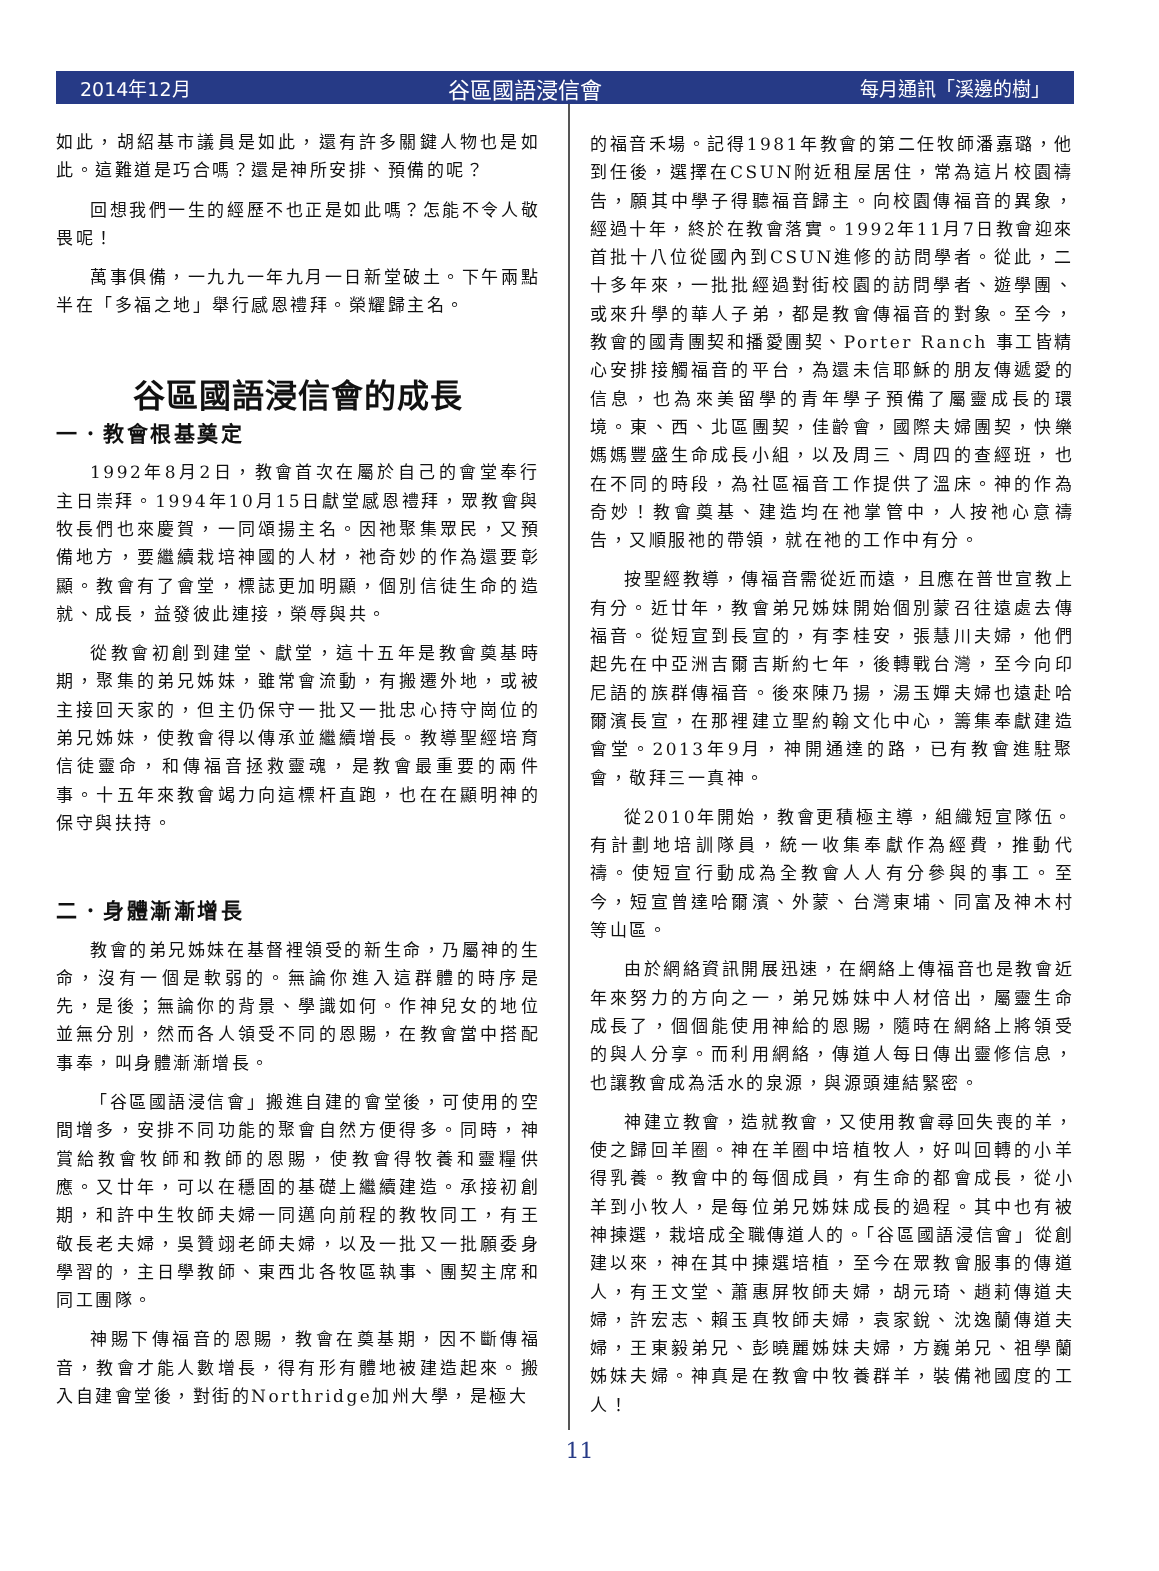2014年12月 谷區國語浸信會 每月通訊「溪邊的樹」
如此，胡紹基市議員是如此，還有許多關鍵人物也是如此。這難道是巧合嗎？還是神所安排、預備的呢？
回想我們一生的經歷不也正是如此嗎？怎能不令人敬畏呢！
萬事俱備，一九九一年九月一日新堂破土。下午兩點半在「多福之地」舉行感恩禮拜。榮耀歸主名。
谷區國語浸信會的成長
一．教會根基奠定
1992年8月2日，教會首次在屬於自己的會堂奉行主日崇拜。1994年10月15日獻堂感恩禮拜，眾教會與牧長們也來慶賀，一同頌揚主名。因祂聚集眾民，又預備地方，要繼續栽培神國的人材，祂奇妙的作為還要彰顯。教會有了會堂，標誌更加明顯，個別信徒生命的造就、成長，益發彼此連接，榮辱與共。
從教會初創到建堂、獻堂，這十五年是教會奠基時期，聚集的弟兄姊妹，雖常會流動，有搬遷外地，或被主接回天家的，但主仍保守一批又一批忠心持守崗位的弟兄姊妹，使教會得以傳承並繼續增長。教導聖經培育信徒靈命，和傳福音拯救靈魂，是教會最重要的兩件事。十五年來教會竭力向這標杆直跑，也在在顯明神的保守與扶持。
二．身體漸漸增長
教會的弟兄姊妹在基督裡領受的新生命，乃屬神的生命，沒有一個是軟弱的。無論你進入這群體的時序是先，是後；無論你的背景、學識如何。作神兒女的地位並無分別，然而各人領受不同的恩賜，在教會當中搭配事奉，叫身體漸漸增長。
「谷區國語浸信會」搬進自建的會堂後，可使用的空間增多，安排不同功能的聚會自然方便得多。同時，神賞給教會牧師和教師的恩賜，使教會得牧養和靈糧供應。又廿年，可以在穩固的基礎上繼續建造。承接初創期，和許中生牧師夫婦一同邁向前程的教牧同工，有王敬長老夫婦，吳贊翊老師夫婦，以及一批又一批願委身學習的，主日學教師、東西北各牧區執事、團契主席和同工團隊。
神賜下傳福音的恩賜，教會在奠基期，因不斷傳福音，教會才能人數增長，得有形有體地被建造起來。搬入自建會堂後，對街的Northridge加州大學，是極大
的福音禾場。記得1981年教會的第二任牧師潘嘉璐，他到任後，選擇在CSUN附近租屋居住，常為這片校園禱告，願其中學子得聽福音歸主。向校園傳福音的異象，經過十年，終於在教會落實。1992年11月7日教會迎來首批十八位從國內到CSUN進修的訪問學者。從此，二十多年來，一批批經過對街校園的訪問學者、遊學團、或來升學的華人子弟，都是教會傳福音的對象。至今，教會的國青團契和播愛團契、Porter Ranch 事工皆精心安排接觸福音的平台，為還未信耶穌的朋友傳遞愛的信息，也為來美留學的青年學子預備了屬靈成長的環境。東、西、北區團契，佳齡會，國際夫婦團契，快樂媽媽豐盛生命成長小組，以及周三、周四的查經班，也在不同的時段，為社區福音工作提供了溫床。神的作為奇妙！教會奠基、建造均在祂掌管中，人按祂心意禱告，又順服祂的帶領，就在祂的工作中有分。
按聖經教導，傳福音需從近而遠，且應在普世宣教上有分。近廿年，教會弟兄姊妹開始個別蒙召往遠處去傳福音。從短宣到長宣的，有李桂安，張慧川夫婦，他們起先在中亞洲吉爾吉斯約七年，後轉戰台灣，至今向印尼語的族群傳福音。後來陳乃揚，湯玉嬋夫婦也遠赴哈爾濱長宣，在那裡建立聖約翰文化中心，籌集奉獻建造會堂。2013年9月，神開通達的路，已有教會進駐聚會，敬拜三一真神。
從2010年開始，教會更積極主導，組織短宣隊伍。有計劃地培訓隊員，統一收集奉獻作為經費，推動代禱。使短宣行動成為全教會人人有分參與的事工。至今，短宣曾達哈爾濱、外蒙、台灣東埔、同富及神木村等山區。
由於網絡資訊開展迅速，在網絡上傳福音也是教會近年來努力的方向之一，弟兄姊妹中人材倍出，屬靈生命成長了，個個能使用神給的恩賜，隨時在網絡上將領受的與人分享。而利用網絡，傳道人每日傳出靈修信息，也讓教會成為活水的泉源，與源頭連結緊密。
神建立教會，造就教會，又使用教會尋回失喪的羊，使之歸回羊圈。神在羊圈中培植牧人，好叫回轉的小羊得乳養。教會中的每個成員，有生命的都會成長，從小羊到小牧人，是每位弟兄姊妹成長的過程。其中也有被神揀選，栽培成全職傳道人的。「谷區國語浸信會」從創建以來，神在其中揀選培植，至今在眾教會服事的傳道人，有王文堂、蕭惠屏牧師夫婦，胡元琦、趙莉傳道夫婦，許宏志、賴玉真牧師夫婦，袁家銳、沈逸蘭傳道夫婦，王東毅弟兄、彭曉麗姊妹夫婦，方巍弟兄、祖學蘭姊妹夫婦。神真是在教會中牧養群羊，裝備祂國度的工人！
11